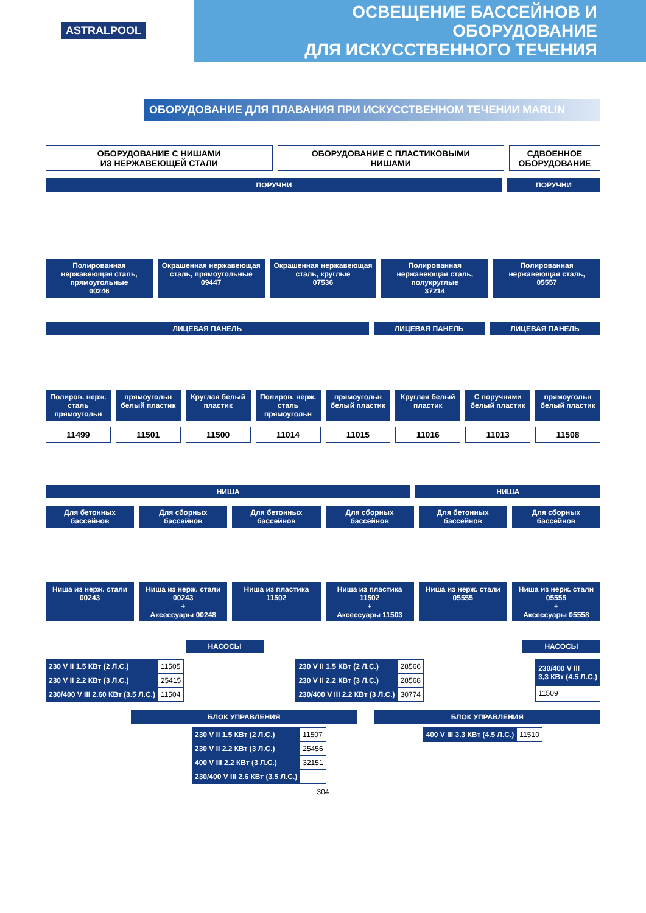ASTRALPOOL
ОСВЕЩЕНИЕ БАССЕЙНОВ И ОБОРУДОВАНИЕ
ДЛЯ ИСКУССТВЕННОГО ТЕЧЕНИЯ
ОБОРУДОВАНИЕ ДЛЯ ПЛАВАНИЯ ПРИ ИСКУССТВЕННОМ ТЕЧЕНИИ MARLIN
ОБОРУДОВАНИЕ С НИШАМИ
ИЗ НЕРЖАВЕЮЩЕЙ СТАЛИ
ОБОРУДОВАНИЕ С ПЛАСТИКОВЫМИ
НИШАМИ
СДВОЕННОЕ
ОБОРУДОВАНИЕ
ПОРУЧНИ ПОРУЧНИ
Полированная нержавеющая сталь, прямоугольные
00246
Окрашенная нержавеющая сталь, прямоугольные
09447
Окрашенная нержавеющая сталь, круглые
07536
Полированная нержавеющая сталь, полукруглые
37214
Полированная нержавеющая сталь,
05557
ЛИЦЕВАЯ ПАНЕЛЬ ЛИЦЕВАЯ ПАНЕЛЬ ЛИЦЕВАЯ ПАНЕЛЬ
Полиров. нерж. сталь прямоугольн
прямоугольн белый пластик Круглая белый пластик Полиров. нерж. сталь прямоугольн
прямоугольн белый пластик Круглая белый пластик С поручнями белый пластик прямоугольн белый пластик
11499 11501 11500 11014 11015 11016 11013 11508
НИША НИША
Для бетонных бассейнов Для сборных бассейнов Для бетонных бассейнов Для сборных бассейнов Для бетонных бассейнов Для сборных бассейнов
Ниша из нерж. стали
00243
Ниша из нерж. стали
00243
+
Аксессуары 00248
Ниша из пластика
11502
Ниша из пластика
11502
+
Аксессуары 11503
Ниша из нерж. стали
05555
Ниша из нерж. стали
05555
+
Аксессуары 05558
НАСОСЫ НАСОСЫ
| 230 V II 1.5 КВт (2 Л.С.) | 11505 |
| 230 V II 2.2 КВт (3 Л.С.) | 25415 |
| 230/400 V III 2.60 КВт (3.5 Л.С.) | 11504 |
| 230 V II 1.5 КВт (2 Л.С.) | 28566 |
| 230 V II 2.2 КВт (3 Л.С.) | 28568 |
| 230/400 V III 2.2 КВт (3 Л.С.) | 30774 |
| 230/400 V III 3,3 КВт (4.5 Л.С.) |
| 11509 |
БЛОК УПРАВЛЕНИЯ
| 230 V II 1.5 КВт (2 Л.С.) | 11507 |
| 230 V II 2.2 КВт (3 Л.С.) | 25456 |
| 400 V III 2.2 КВт (3 Л.С.) | 32151 |
| 230/400 V III 2.6 КВт (3.5 Л.С.) | |
БЛОК УПРАВЛЕНИЯ
| 400 V III 3.3 КВт (4.5 Л.С.) | 11510 |
304